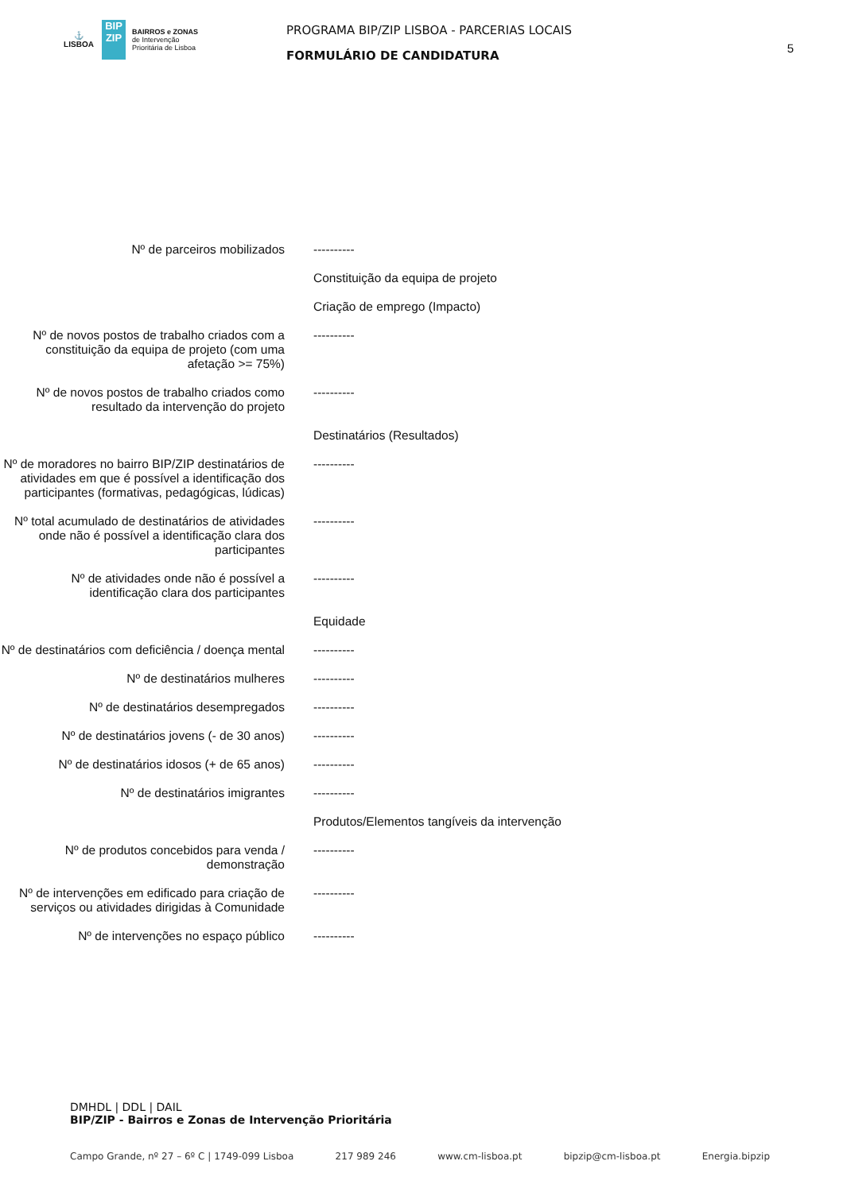⚓
LISBOA
BIP
ZIP
BAIRROS e ZONAS
de Intervenção
Prioritária de Lisboa
PROGRAMA BIP/ZIP LISBOA - PARCERIAS LOCAIS
FORMULÁRIO DE CANDIDATURA
5
| Nº de parceiros mobilizados | ---------- |
| | Constituição da equipa de projeto |
| | Criação de emprego (Impacto) |
| Nº de novos postos de trabalho criados com a constituição da equipa de projeto (com uma afetação >= 75%) | ---------- |
| Nº de novos postos de trabalho criados como resultado da intervenção do projeto | ---------- |
| | Destinatários (Resultados) |
| Nº de moradores no bairro BIP/ZIP destinatários de atividades em que é possível a identificação dos participantes (formativas, pedagógicas, lúdicas) | ---------- |
| Nº total acumulado de destinatários de atividades onde não é possível a identificação clara dos participantes | ---------- |
| Nº de atividades onde não é possível a identificação clara dos participantes | ---------- |
| | Equidade |
| Nº de destinatários com deficiência / doença mental | ---------- |
| Nº de destinatários mulheres | ---------- |
| Nº de destinatários desempregados | ---------- |
| Nº de destinatários jovens (- de 30 anos) | ---------- |
| Nº de destinatários idosos (+ de 65 anos) | ---------- |
| Nº de destinatários imigrantes | ---------- |
| | Produtos/Elementos tangíveis da intervenção |
| Nº de produtos concebidos para venda / demonstração | ---------- |
| Nº de intervenções em edificado para criação de serviços ou atividades dirigidas à Comunidade | ---------- |
| Nº de intervenções no espaço público | ---------- |
DMHDL | DDL | DAIL
BIP/ZIP - Bairros e Zonas de Intervenção Prioritária
Campo Grande, nº 27 – 6º C | 1749-099 Lisboa 217 989 246 www.cm-lisboa.pt bipzip@cm-lisboa.pt Energia.bipzip